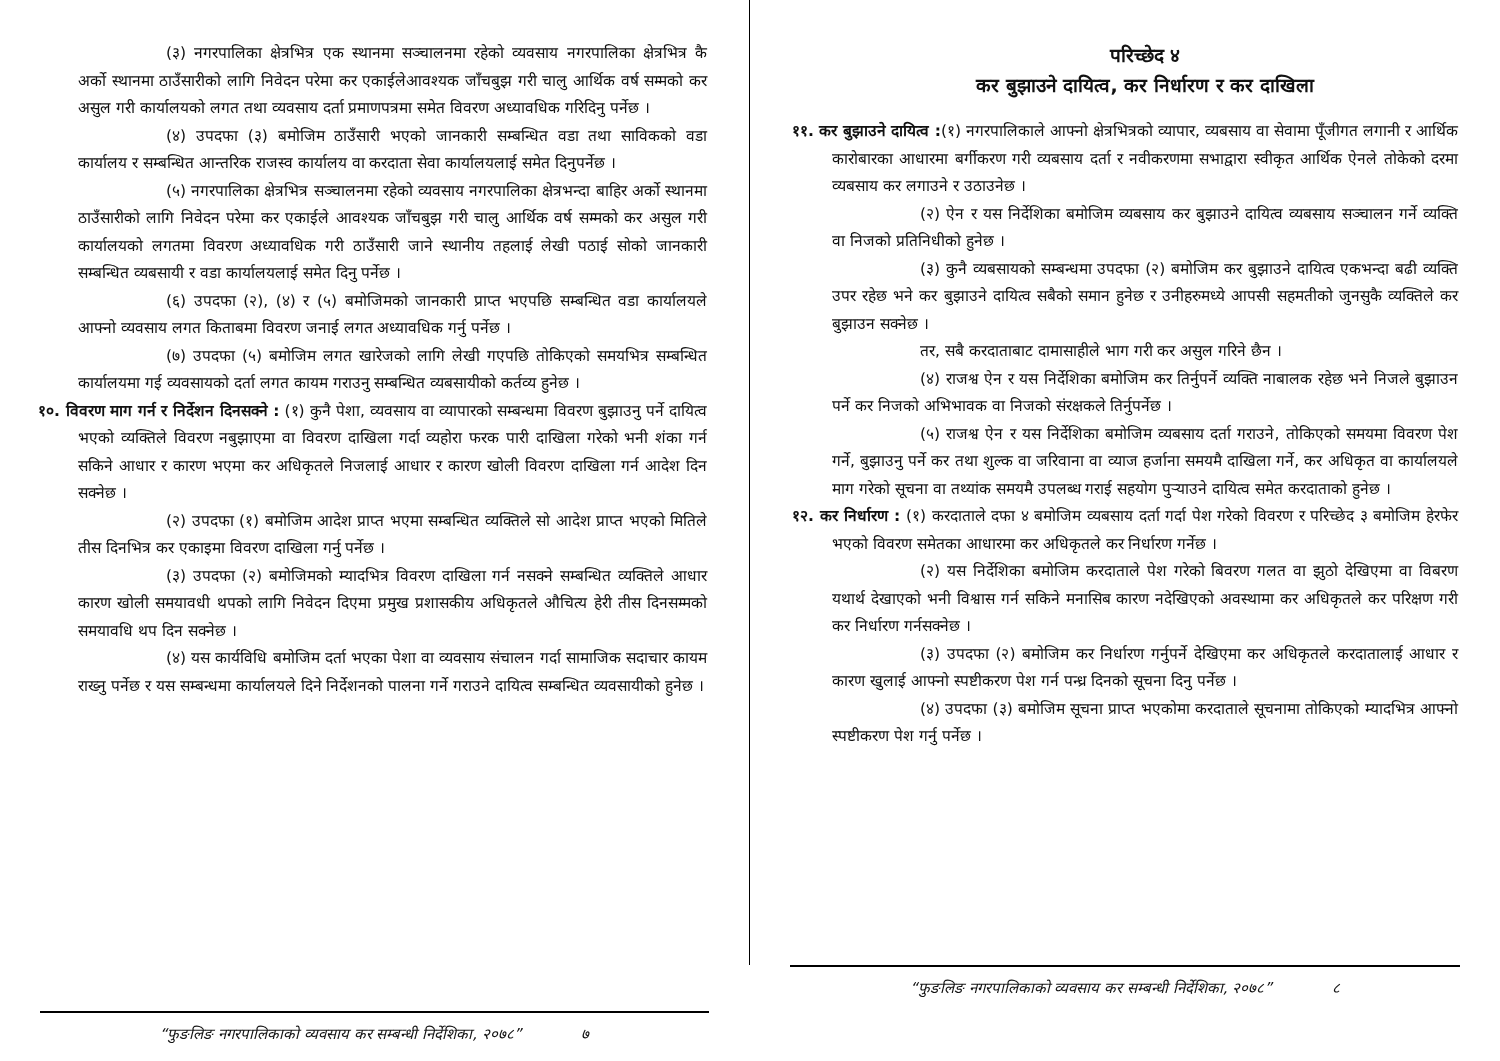(३) नगरपालिका क्षेत्रभित्र एक स्थानमा सञ्चालनमा रहेको व्यवसाय नगरपालिका क्षेत्रभित्र कै अर्को स्थानमा ठाउँसारीको लागि निवेदन परेमा कर एकाईलेआवश्यक जाँचबुझ गरी चालु आर्थिक वर्ष सम्मको कर असुल गरी कार्यालयको लगत तथा व्यवसाय दर्ता प्रमाणपत्रमा समेत विवरण अध्यावधिक गरिदिनु पर्नेछ ।
(४) उपदफा (३) बमोजिम ठाउँसारी भएको जानकारी सम्बन्धित वडा तथा साविकको वडा कार्यालय र सम्बन्धित आन्तरिक राजस्व कार्यालय वा करदाता सेवा कार्यालयलाई समेत दिनुपर्नेछ ।
(५) नगरपालिका क्षेत्रभित्र सञ्चालनमा रहेको व्यवसाय नगरपालिका क्षेत्रभन्दा बाहिर अर्को स्थानमा ठाउँसारीको लागि निवेदन परेमा कर एकाईले आवश्यक जाँचबुझ गरी चालु आर्थिक वर्ष सम्मको कर असुल गरी कार्यालयको लगतमा विवरण अध्यावधिक गरी ठाउँसारी जाने स्थानीय तहलाई लेखी पठाई सोको जानकारी सम्बन्धित व्यबसायी र वडा कार्यालयलाई समेत दिनु पर्नेछ ।
(६) उपदफा (२), (४) र (५) बमोजिमको जानकारी प्राप्त भएपछि सम्बन्धित वडा कार्यालयले आफ्नो व्यवसाय लगत किताबमा विवरण जनाई लगत अध्यावधिक गर्नु पर्नेछ ।
(७) उपदफा (५) बमोजिम लगत खारेजको लागि लेखी गएपछि तोकिएको समयभित्र सम्बन्धित कार्यालयमा गई व्यवसायको दर्ता लगत कायम गराउनु सम्बन्धित व्यबसायीको कर्तव्य हुनेछ ।
१०. विवरण माग गर्न र निर्देशन दिनसक्ने : (१) कुनै पेशा, व्यवसाय वा व्यापारको सम्बन्धमा विवरण बुझाउनु पर्ने दायित्व भएको व्यक्तिले विवरण नबुझाएमा वा विवरण दाखिला गर्दा व्यहोरा फरक पारी दाखिला गरेको भनी शंका गर्न सकिने आधार र कारण भएमा कर अधिकृतले निजलाई आधार र कारण खोली विवरण दाखिला गर्न आदेश दिन सक्नेछ ।
(२) उपदफा (१) बमोजिम आदेश प्राप्त भएमा सम्बन्धित व्यक्तिले सो आदेश प्राप्त भएको मितिले तीस दिनभित्र कर एकाइमा विवरण दाखिला गर्नु पर्नेछ ।
(३) उपदफा (२) बमोजिमको म्यादभित्र विवरण दाखिला गर्न नसक्ने सम्बन्धित व्यक्तिले आधार कारण खोली समयावधी थपको लागि निवेदन दिएमा प्रमुख प्रशासकीय अधिकृतले औचित्य हेरी तीस दिनसम्मको समयावधि थप दिन सक्नेछ ।
(४) यस कार्यविधि बमोजिम दर्ता भएका पेशा वा व्यवसाय संचालन गर्दा सामाजिक सदाचार कायम राख्नु पर्नेछ र यस सम्बन्धमा कार्यालयले दिने निर्देशनको पालना गर्ने गराउने दायित्व सम्बन्धित व्यवसायीको हुनेछ ।
“फुङलिङ नगरपालिकाको व्यवसाय कर सम्बन्धी निर्देशिका, २०७८” ७
परिच्छेद ४
कर बुझाउने दायित्व, कर निर्धारण र कर दाखिला
११. कर बुझाउने दायित्व :(१) नगरपालिकाले आफ्नो क्षेत्रभित्रको व्यापार, व्यबसाय वा सेवामा पूँजीगत लगानी र आर्थिक कारोबारका आधारमा बर्गीकरण गरी व्यबसाय दर्ता र नवीकरणमा सभाद्वारा स्वीकृत आर्थिक ऐनले तोकेको दरमा व्यबसाय कर लगाउने र उठाउनेछ ।
(२) ऐन र यस निर्देशिका बमोजिम व्यबसाय कर बुझाउने दायित्व व्यबसाय सञ्चालन गर्ने व्यक्ति वा निजको प्रतिनिधीको हुनेछ ।
(३) कुनै व्यबसायको सम्बन्धमा उपदफा (२) बमोजिम कर बुझाउने दायित्व एकभन्दा बढी व्यक्ति उपर रहेछ भने कर बुझाउने दायित्व सबैको समान हुनेछ र उनीहरुमध्ये आपसी सहमतीको जुनसुकै व्यक्तिले कर बुझाउन सक्नेछ ।
तर, सबै करदाताबाट दामासाहीले भाग गरी कर असुल गरिने छैन ।
(४) राजश्व ऐन र यस निर्देशिका बमोजिम कर तिर्नुपर्ने व्यक्ति नाबालक रहेछ भने निजले बुझाउन पर्ने कर निजको अभिभावक वा निजको संरक्षकले तिर्नुपर्नेछ ।
(५) राजश्व ऐन र यस निर्देशिका बमोजिम व्यबसाय दर्ता गराउने, तोकिएको समयमा विवरण पेश गर्ने, बुझाउनु पर्ने कर तथा शुल्क वा जरिवाना वा व्याज हर्जाना समयमै दाखिला गर्ने, कर अधिकृत वा कार्यालयले माग गरेको सूचना वा तथ्यांक समयमै उपलब्ध गराई सहयोग पुर्‍याउने दायित्व समेत करदाताको हुनेछ ।
१२. कर निर्धारण : (१) करदाताले दफा ४ बमोजिम व्यबसाय दर्ता गर्दा पेश गरेको विवरण र परिच्छेद ३ बमोजिम हेरफेर भएको विवरण समेतका आधारमा कर अधिकृतले कर निर्धारण गर्नेछ ।
(२) यस निर्देशिका बमोजिम करदाताले पेश गरेको बिवरण गलत वा झुठो देखिएमा वा विबरण यथार्थ देखाएको भनी विश्वास गर्न सकिने मनासिब कारण नदेखिएको अवस्थामा कर अधिकृतले कर परिक्षण गरी कर निर्धारण गर्नसक्नेछ ।
(३) उपदफा (२) बमोजिम कर निर्धारण गर्नुपर्ने देखिएमा कर अधिकृतले करदातालाई आधार र कारण खुलाई आफ्नो स्पष्टीकरण पेश गर्न पन्ध्र दिनको सूचना दिनु पर्नेछ ।
(४) उपदफा (३) बमोजिम सूचना प्राप्त भएकोमा करदाताले सूचनामा तोकिएको म्यादभित्र आफ्नो स्पष्टीकरण पेश गर्नु पर्नेछ ।
“फुङलिङ नगरपालिकाको व्यवसाय कर सम्बन्धी निर्देशिका, २०७८” ८